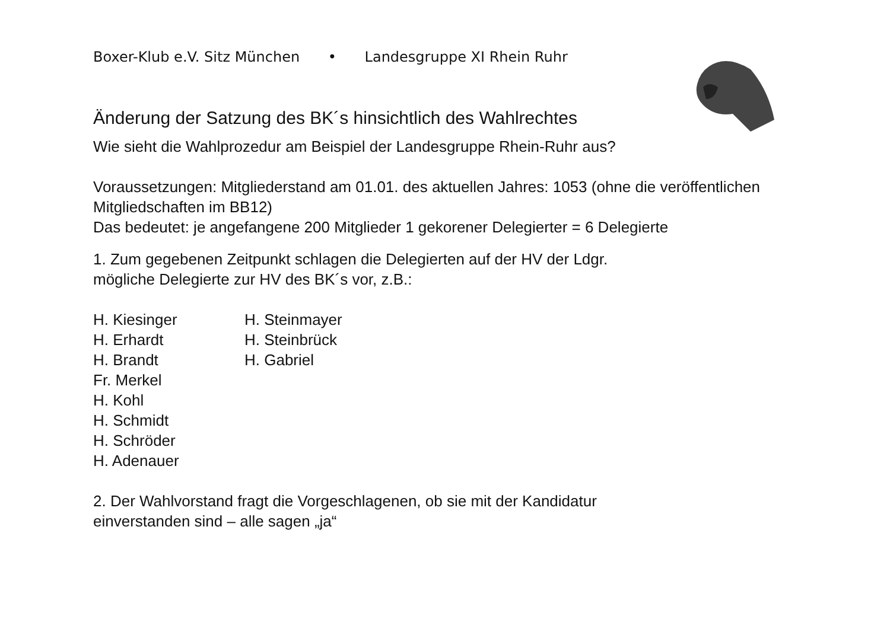Boxer-Klub e.V. Sitz München • Landesgruppe XI Rhein Ruhr
Änderung der Satzung des BK´s hinsichtlich des Wahlrechtes
Wie sieht die Wahlprozedur am Beispiel der Landesgruppe Rhein-Ruhr aus?
Voraussetzungen: Mitgliederstand am 01.01. des aktuellen Jahres: 1053 (ohne die veröffentlichen Mitgliedschaften im BB12)
Das bedeutet: je angefangene 200 Mitglieder 1 gekorener Delegierter = 6 Delegierte
1. Zum gegebenen Zeitpunkt schlagen die Delegierten auf der HV der Ldgr.
mögliche Delegierte zur HV des BK´s vor, z.B.:
H. Kiesinger
H. Erhardt
H. Brandt
Fr. Merkel
H. Kohl
H. Schmidt
H. Schröder
H. Adenauer
H. Steinmayer
H. Steinbrück
H. Gabriel
2. Der Wahlvorstand fragt die Vorgeschlagenen, ob sie mit der Kandidatur
einverstanden sind – alle sagen „ja“